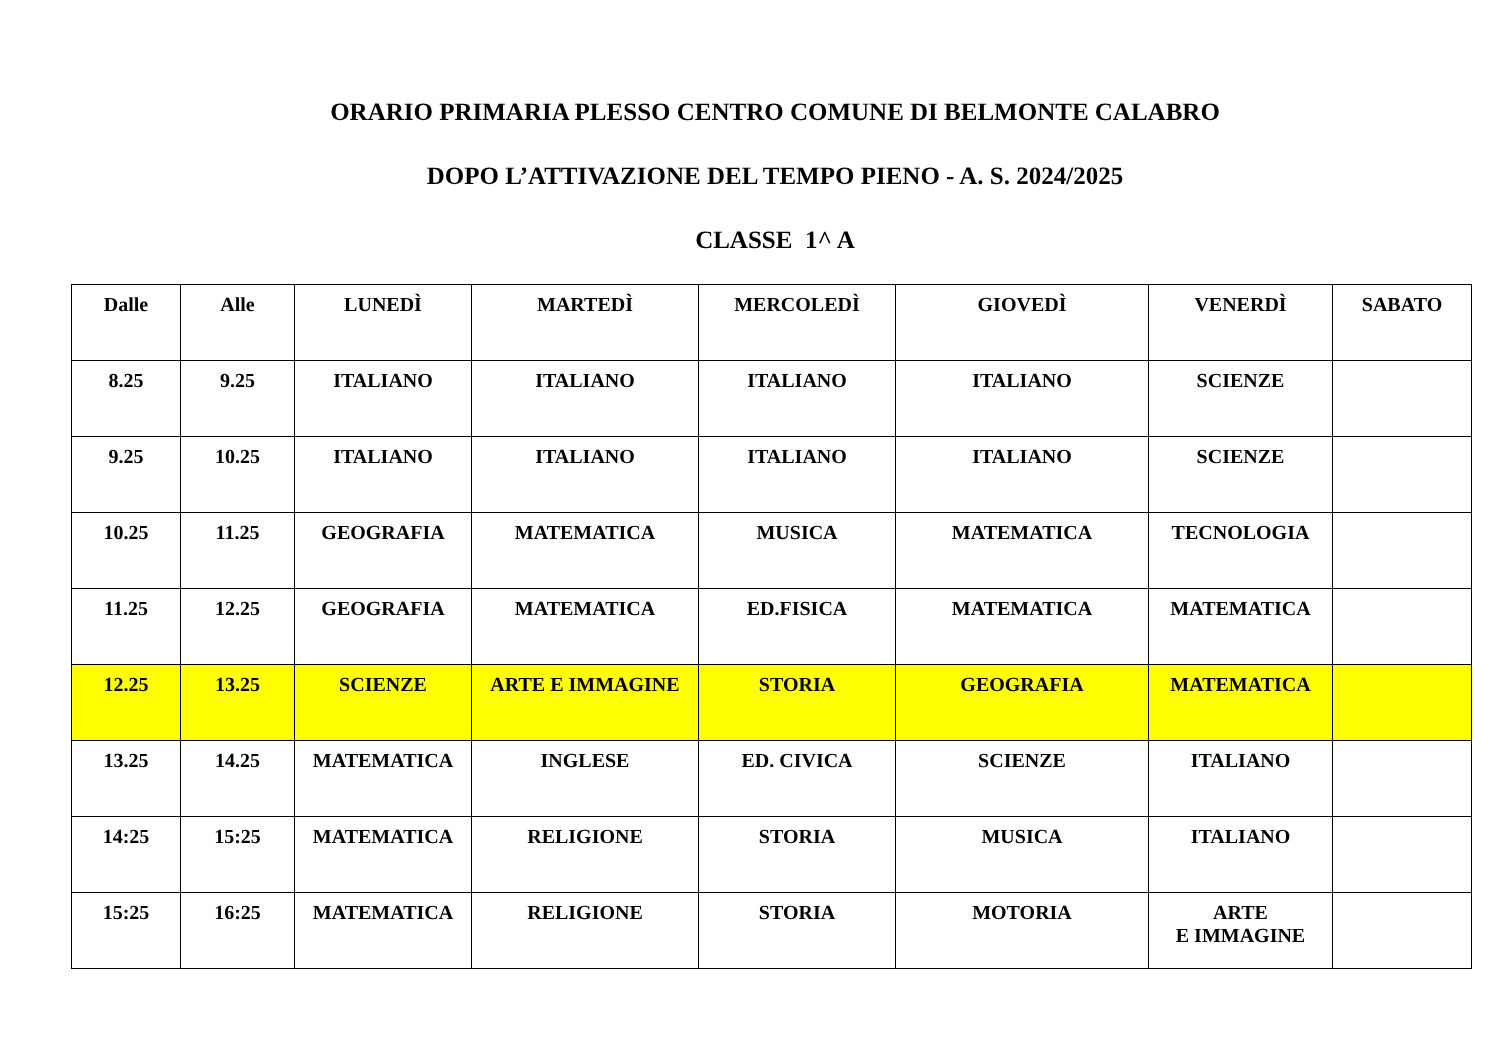ORARIO PRIMARIA PLESSO CENTRO COMUNE DI BELMONTE CALABRO
DOPO L’ATTIVAZIONE DEL TEMPO PIENO - A. S. 2024/2025
CLASSE 1^ A
| Dalle | Alle | LUNEDÌ | MARTEDÌ | MERCOLEDÌ | GIOVEDÌ | VENERDÌ | SABATO |
| --- | --- | --- | --- | --- | --- | --- | --- |
| 8.25 | 9.25 | ITALIANO | ITALIANO | ITALIANO | ITALIANO | SCIENZE | |
| 9.25 | 10.25 | ITALIANO | ITALIANO | ITALIANO | ITALIANO | SCIENZE | |
| 10.25 | 11.25 | GEOGRAFIA | MATEMATICA | MUSICA | MATEMATICA | TECNOLOGIA | |
| 11.25 | 12.25 | GEOGRAFIA | MATEMATICA | ED.FISICA | MATEMATICA | MATEMATICA | |
| 12.25 | 13.25 | SCIENZE | ARTE E IMMAGINE | STORIA | GEOGRAFIA | MATEMATICA | |
| 13.25 | 14.25 | MATEMATICA | INGLESE | ED. CIVICA | SCIENZE | ITALIANO | |
| 14:25 | 15:25 | MATEMATICA | RELIGIONE | STORIA | MUSICA | ITALIANO | |
| 15:25 | 16:25 | MATEMATICA | RELIGIONE | STORIA | MOTORIA | ARTE E IMMAGINE | |